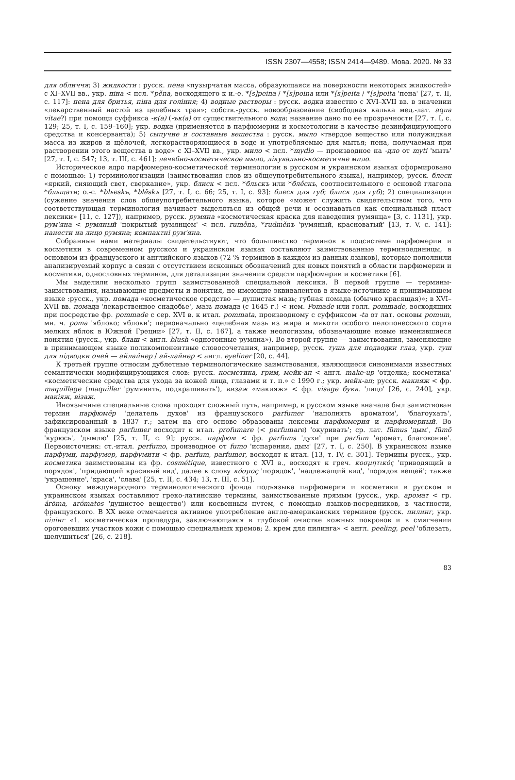ISSN 2307—4558; ISSN 2414—9489. Мова. 2020. № 33
для обличчя; 3) жидкости : русск. пена «пузырчатая масса, образующаяся на поверхности некоторых жидкостей» с XI–XVII вв., укр. піна < псл. *pěna, восходящего к и.-е. *[s]peina / *[s]poina или *[s]peita / *[s]poita 'пена' [27, т. II, с. 117]: пена для бритья, піна для гоління; 4) водные растворы : русск. водка известно с XVI–XVII вв. в значении «лекарственный настой из целебных трав»; собств.-русск. новообразование (свободная калька мед.-лат. aqua vitae?) при помощи суффикса -к(а) (-ък(а) от существительного вода; название дано по ее прозрачности [27, т. I, с. 129; 25, т. I, с. 159–160]; укр. водка (применяется в парфюмерии и косметологии в качестве дезинфицирующего средства и консерванта); 5) сыпучие и составные вещества : русск. мыло «твердое вещество или полужидкая масса из жиров и щёлочей, легкорастворяющиеся в воде и употребляемые для мытья; пена, получаемая при растворении этого вещества в воде» с XI–XVII вв., укр. мило < псл. *mydlo — производное на -дло от myti 'мыть' [27, т. I, с. 547; 13, т. III, с. 461]: лечебно-косметическое мыло, лікувально-косметичне мило.
Историческое ядро парфюмерно-косметической терминологии в русском и украинском языках сформировано с помощью: 1) терминологизации (заимствования слов из общеупотребительного языка), например, русск. блеск «яркий, сияющий свет, сверкание», укр. блиск < псл. *бльскъ или *блěскъ, соотносительного с основой глагола *бльщати; о.-с. *blьeskъ, *blěskъ [27, т. I, с. 66; 25, т. I, с. 93]: блеск для губ; блиск для губ); 2) специализации (сужение значения слов общеупотребительного языка, которое «может служить свидетельством того, что соответствующая терминология начинает выделяться из общей речи и осознаваться как специальный пласт лексики» [11, с. 127]), например, русск. румяна «косметическая краска для наведения румянца» [3, с. 1131], укр. рум'яна < румяный 'покрытый румянцем' < псл. ruměnъ, *rudměnъ 'румяный, красноватый' [13, т. V, с. 141]: нанести на лицо румяна; компактні рум'яна.
Собранные нами материалы свидетельствуют, что большинство терминов в подсистеме парфюмерии и косметики в современном русском и украинском языках составляют заимствованные терминоединицы, в основном из французского и английского языков (72 % терминов в каждом из данных языков), которые пополнили анализируемый корпус в связи с отсутствием исконных обозначений для новых понятий в области парфюмерии и косметики, однословных терминов, для детализации значения средств парфюмерии и косметики [6].
Мы выделили несколько групп заимствованной специальной лексики. В первой группе — термины-заимствования, называющие предметы и понятия, не имеющие эквивалентов в языке-источнике и принимающем языке :русск., укр. помада «косметическое средство — душистая мазь; губная помада (обычно красящая)»; в XVI–XVII вв. помада 'лекарственное снадобье', мазь помада (с 1645 г.) < нем. Pomade или голл. pommade, восходящих при посредстве фр. pommade с сер. XVI в. к итал. pommata, производному с суффиксом -ta от лат. основы pomum, мн. ч. poma 'яблоко; яблоки'; первоначально «целебная мазь из жира и мякоти особого пелопонесского сорта мелких яблок в Южной Греции» [27, т. II, с. 167], а также неологизмы, обозначающие новые изменившиеся понятия (русск., укр. блаш < англ. blush «однотонные румяна»). Во второй группе — заимствования, заменяющие в принимающем языке поликомпонентные словосочетания, например, русск. тушь для подводки глаз, укр. туш для підводки очей — айлайнер / ай-лайнер < англ. eyeliner [20, с. 44].
К третьей группе относим дублетные терминологические заимствования, являющиеся синонимами известных семантически модифицирующихся слов: русск. косметика, грим, мейк-ап < англ. make-up 'отделка; косметика' «косметические средства для ухода за кожей лица, глазами и т. п.» с 1990 г.; укр. мейк-ап; русск. макияж < фр. maquillage (maquiller 'румянить, подкрашивать'), визаж «макияж» < фр. visage букв. 'лицо' [26, с. 240], укр. макіяж, візаж.
Иноязычные специальные слова проходят сложный путь, например, в русском языке вначале был заимствован термин парфюмёр 'делатель духов' из французского parfumer 'наполнять ароматом', 'благоухать', зафиксированный в 1837 г.; затем на его основе образованы лексемы парфюмерия и парфюмерный. Во французском языке parfumer восходит к итал. profumare (< perfumare) 'окуривать'; ср. лат. fūmus 'дым', fūmō 'курюсь', 'дымлю' [25, т. II, с. 9]; русск. парфюм < фр. parfums 'духи' при parfum 'аромат, благовоние'. Первоисточник: ст.-итал. perfumo, производное от fumo 'испарения, дым' [27, т. I, с. 250]. В украинском языке парфуми, парфумер, парфумити < фр. parfum, parfumer, восходят к итал. [13, т. IV, с. 301]. Термины русск., укр. косметика заимствованы из фр. cosmétique, известного с XVI в., восходят к греч. κοσμητικός 'приводящий в порядок', 'придающий красивый вид', далее к слову κόσμος 'порядок', 'надлежащий вид', 'порядок вещей'; также 'украшение', 'краса', 'слава' [25, т. II, с. 434; 13, т. III, с. 51].
Основу международного терминологического фонда подъязыка парфюмерии и косметики в русском и украинском языках составляют греко-латинские термины, заимствованные прямым (русск., укр. аромат < гр. árōma, arṓmatos 'душистое вещество') или косвенным путем, с помощью языков-посредников, в частности, французского. В XX веке отмечается активное употребление англо-американских терминов (русск. пилинг, укр. пілінг «1. косметическая процедура, заключающаяся в глубокой очистке кожных покровов и в смягчении ороговевших участков кожи с помощью специальных кремов; 2. крем для пилинга» < англ. peeling, peel 'облезать, шелушиться' [26, с. 218].
83